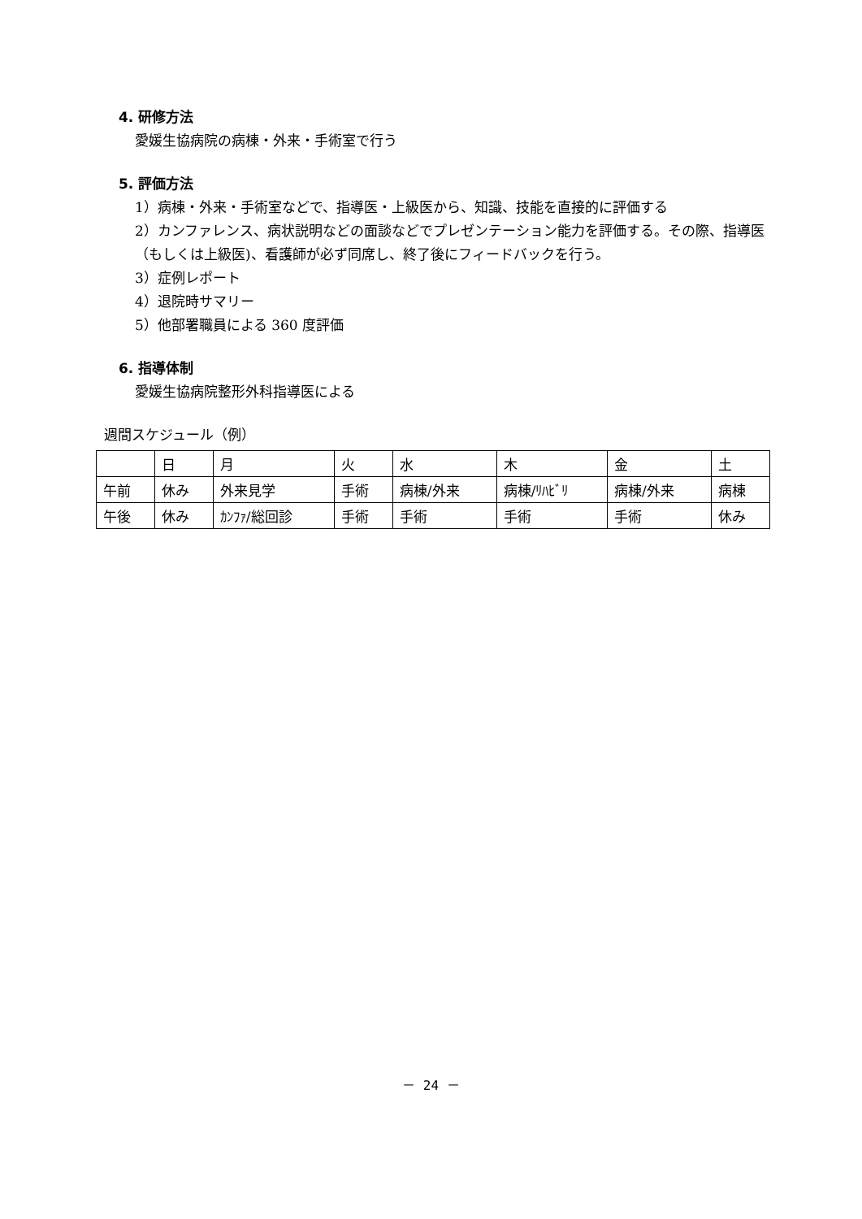4. 研修方法
愛媛生協病院の病棟・外来・手術室で行う
5. 評価方法
1）病棟・外来・手術室などで、指導医・上級医から、知識、技能を直接的に評価する
2）カンファレンス、病状説明などの面談などでプレゼンテーション能力を評価する。その際、指導医（もしくは上級医)、看護師が必ず同席し、終了後にフィードバックを行う。
3）症例レポート
4）退院時サマリー
5）他部署職員による 360 度評価
6. 指導体制
愛媛生協病院整形外科指導医による
週間スケジュール（例）
| | 日 | 月 | 火 | 水 | 木 | 金 | 土 |
| 午前 | 休み | 外来見学 | 手術 | 病棟/外来 | 病棟/ﾘﾊﾋﾞﾘ | 病棟/外来 | 病棟 |
| 午後 | 休み | ｶﾝﾌｧ/総回診 | 手術 | 手術 | 手術 | 手術 | 休み |
－ 24 －